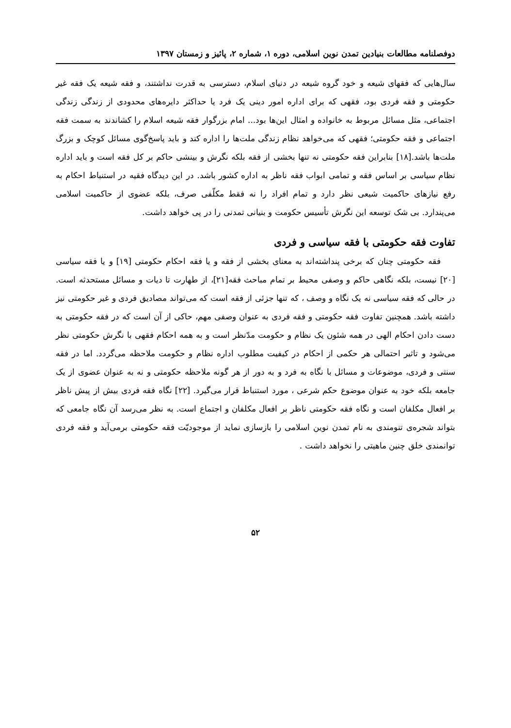دوفصلنامه مطالعات بنیادین تمدن نوین اسلامی، دوره ۱، شماره ۲، پائیز و زمستان ۱۳۹۷
سال‌هایی که فقهای شیعه و خود گروه شیعه در دنیای اسلام، دسترسی به قدرت نداشتند، و فقه شیعه یک فقه غیر حکومتی و فقه فردی بود، فقهی که برای اداره امور دینی یک فرد یا حداکثر دایره‌های محدودی از زندگی زندگی اجتماعی، مثل مسائل مربوط به خانواده و امثال این‌ها بود... امام بزرگوار فقه شیعه اسلام را کشاندند به سمت فقه اجتماعی و فقه حکومتی؛ فقهی که می‌خواهد نظام زندگی ملت‌ها را اداره کند و باید پاسخ‌گوی مسائل کوچک و بزرگ ملت‌ها باشد.[۱۸] بنابراین فقه حکومتی نه تنها بخشی از فقه بلکه نگرش و بینشی حاکم بر کل فقه است و باید اداره نظام سیاسی بر اساس فقه و تمامی ابواب فقه ناظر به اداره کشور باشد. در این دیدگاه فقیه در استنباط احکام به رفع نیازهای حاکمیت شیعی نظر دارد و تمام افراد را نه فقط مکلّفی صرف، بلکه عضوی از حاکمیت اسلامی می‌پندارد. بی شک توسعه این نگرش تأسیس حکومت و بنیانی تمدنی را در پی خواهد داشت.
تفاوت فقه حکومتی با فقه سیاسی و فردی
فقه حکومتی چنان که برخی پنداشته‌اند به معنای بخشی از فقه و یا فقه احکام حکومتی [۱۹] و یا فقه سیاسی [۲۰] نیست، بلکه نگاهی حاکم و وصفی محیط بر تمام مباحث فقه[۲۱]، از طهارت تا دیات و مسائل مستحدثه است. در حالی که فقه سیاسی نه یک نگاه و وصف ، که تنها جزئی از فقه است که می‌تواند مصادیق فردی و غیر حکومتی نیز داشته باشد. همچنین تفاوت فقه حکومتی و فقه فردی به عنوان وصفی مهم، حاکی از آن است که در فقه حکومتی به دست دادن احکام الهی در همه شئون یک نظام و حکومت مدّنظر است و به همه احکام فقهی با نگرش حکومتی نظر می‌شود و تاثیر احتمالی هر حکمی از احکام در کیفیت مطلوب اداره نظام و حکومت ملاحظه می‌گردد. اما در فقه سنتی و فردی، موضوعات و مسائل با نگاه به فرد و به دور از هر گونه ملاحظه حکومتی و نه به عنوان عضوی از یک جامعه بلکه خود به عنوان موضوع حکم شرعی ، مورد استنباط قرار می‌گیرد. [۲۲] نگاه فقه فردی بیش از پیش ناظر بر افعال مکلفان است و نگاه فقه حکومتی ناظر بر افعال مکلفان و اجتماع است. به نظر می‌رسد آن نگاه جامعی که بتواند شجره‌ی تنومندی به نام تمدن نوین اسلامی را بازسازی نماید از موجودیّت فقه حکومتی برمی‌آید و فقه فردی توانمندی خلق چنین ماهیتی را نخواهد داشت .
۵۲